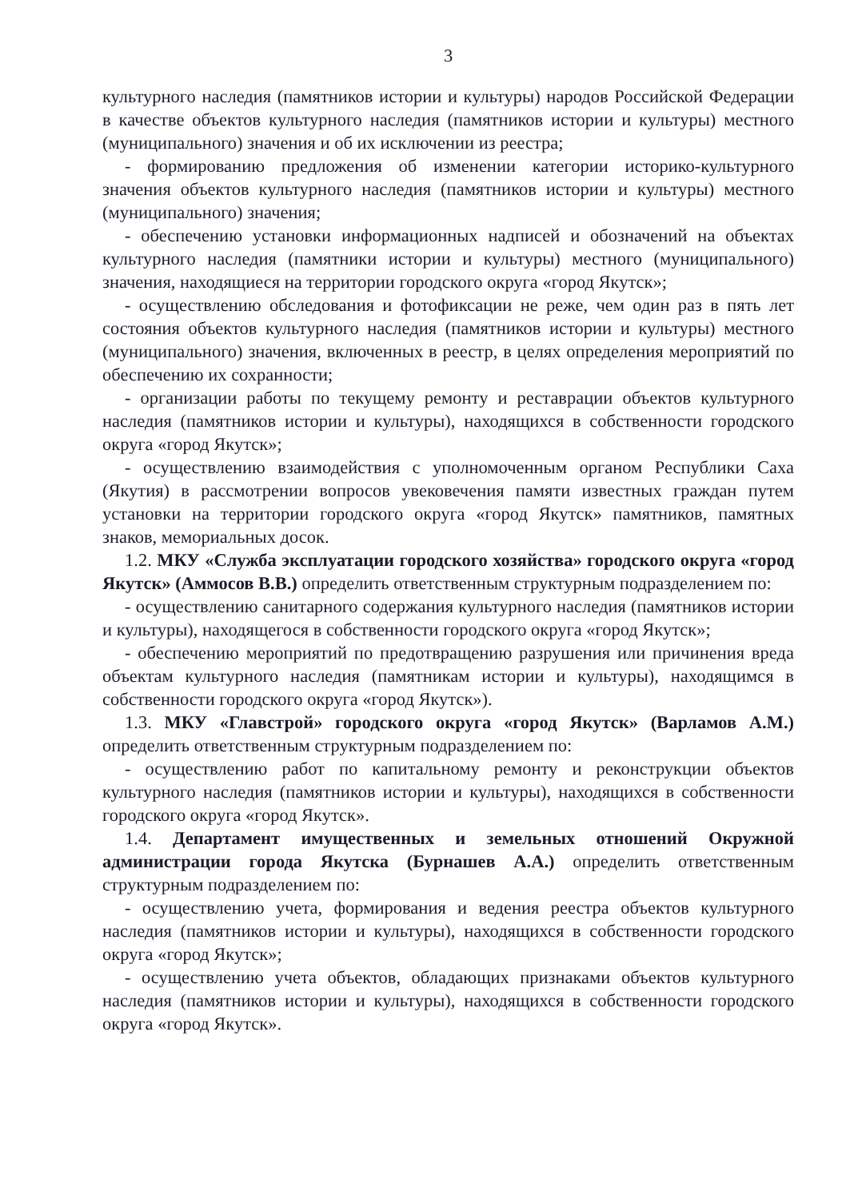3
культурного наследия (памятников истории и культуры) народов Российской Федерации в качестве объектов культурного наследия (памятников истории и культуры) местного (муниципального) значения и об их исключении из реестра;
- формированию предложения об изменении категории историко-культурного значения объектов культурного наследия (памятников истории и культуры) местного (муниципального) значения;
- обеспечению установки информационных надписей и обозначений на объектах культурного наследия (памятники истории и культуры) местного (муниципального) значения, находящиеся на территории городского округа «город Якутск»;
- осуществлению обследования и фотофиксации не реже, чем один раз в пять лет состояния объектов культурного наследия (памятников истории и культуры) местного (муниципального) значения, включенных в реестр, в целях определения мероприятий по обеспечению их сохранности;
- организации работы по текущему ремонту и реставрации объектов культурного наследия (памятников истории и культуры), находящихся в собственности городского округа «город Якутск»;
- осуществлению взаимодействия с уполномоченным органом Республики Саха (Якутия) в рассмотрении вопросов увековечения памяти известных граждан путем установки на территории городского округа «город Якутск» памятников, памятных знаков, мемориальных досок.
1.2. МКУ «Служба эксплуатации городского хозяйства» городского округа «город Якутск» (Аммосов В.В.) определить ответственным структурным подразделением по:
- осуществлению санитарного содержания культурного наследия (памятников истории и культуры), находящегося в собственности городского округа «город Якутск»;
- обеспечению мероприятий по предотвращению разрушения или причинения вреда объектам культурного наследия (памятникам истории и культуры), находящимся в собственности городского округа «город Якутск»).
1.3. МКУ «Главстрой» городского округа «город Якутск» (Варламов А.М.) определить ответственным структурным подразделением по:
- осуществлению работ по капитальному ремонту и реконструкции объектов культурного наследия (памятников истории и культуры), находящихся в собственности городского округа «город Якутск».
1.4. Департамент имущественных и земельных отношений Окружной администрации города Якутска (Бурнашев А.А.) определить ответственным структурным подразделением по:
- осуществлению учета, формирования и ведения реестра объектов культурного наследия (памятников истории и культуры), находящихся в собственности городского округа «город Якутск»;
- осуществлению учета объектов, обладающих признаками объектов культурного наследия (памятников истории и культуры), находящихся в собственности городского округа «город Якутск».